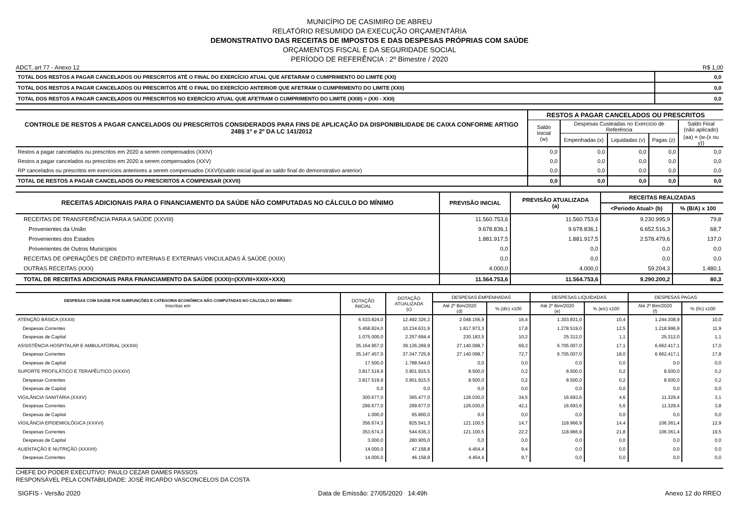MUNICÍPIO DE CASIMIRO DE ABREU
RELATÓRIO RESUMIDO DA EXECUÇÃO ORÇAMENTÁRIA
DEMONSTRATIVO DAS RECEITAS DE IMPOSTOS E DAS DESPESAS PRÓPRIAS COM SAÚDE
ORÇAMENTOS FISCAL E DA SEGURIDADE SOCIAL
PERÍODO DE REFERÊNCIA : 2º Bimestre / 2020
ADCT, art 77 - Anexo 12 R$ 1,00
| TOTAL DOS RESTOS A PAGAR CANCELADOS OU PRESCRITOS ATÉ O FINAL DO EXERCÍCIO ATUAL QUE AFETARAM O CUMPRIMENTO DO LIMITE (XXI) | 0,0 |
| TOTAL DOS RESTOS A PAGAR CANCELADOS OU PRESCRITOS ATÉ O FINAL DO EXERCÍCIO ANTERIOR QUE AFETRAM O CUMPRIMENTO DO LIMITE (XXII) | 0,0 |
| TOTAL DOS RESTOS A PAGAR CANCELADOS OU PRESCRITOS NO EXERCÍCIO ATUAL QUE AFETRAM O CUMPRIMENTO DO LIMITE (XXIII) = (XXI - XXII) | 0,0 |
| CONTROLE DE RESTOS A PAGAR CANCELADOS OU PRESCRITOS CONSIDERADOS PARA FINS DE APLICAÇÃO DA DISPONIBILIDADE DE CAIXA CONFORME ARTIGO 248§ 1º e 2º DA LC 141/2012 | RESTOS A PAGAR CANCELADOS OU PRESCRITOS | | | | |
| --- | --- | --- | --- | --- | --- |
| | Saldo Inicial (w) | Despesas Custeadas no Exercício de Referência | | | Saldo Final (não aplicado) |
| | | Empenhadas (x) | Liquidadas (v) | Pagas (z) | (aa) = (w-(x ou y)) |
| Restos a pagar cancelados ou prescritos em 2020 a serem compensados (XXIV) | 0,0 | 0,0 | 0,0 | 0,0 | 0,0 |
| Restos a pagar cancelados ou prescritos em 2020 a serem compensados (XXV) | 0,0 | 0,0 | 0,0 | 0,0 | 0,0 |
| RP cancelados ou prescritos em exercícios anteriores a serem compensados (XXVI)(saldo inicial igual ao saldo final do demonstrativo anterior) | 0,0 | 0,0 | 0,0 | 0,0 | 0,0 |
| TOTAL DE RESTOS A PAGAR CANCELADOS OU PRESCRITOS A COMPENSAR (XXVII) | 0,0 | 0,0 | 0,0 | 0,0 | 0,0 |
| RECEITAS ADICIONAIS PARA O FINANCIAMENTO DA SAÚDE NÃO COMPUTADAS NO CÁLCULO DO MÍNIMO | PREVISÃO INICIAL | PREVISÃO ATUALIZADA (a) | RECEITAS REALIZADAS | |
| --- | --- | --- | --- | --- |
| | | | <Periodo Atual> (b) | % (B/A) x 100 |
| RECEITAS DE TRANSFERÊNCIA PARA A SAÚDE (XXVIII) | 11.560.753,6 | 11.560.753,6 | 9.230.995,9 | 79,8 |
| Provenientes da União | 9.678.836,1 | 9.678.836,1 | 6.652.516,3 | 68,7 |
| Provenientes dos Estados | 1.881.917,5 | 1.881.917,5 | 2.578.479,6 | 137,0 |
| Provenientes de Outros Municípios | 0,0 | 0,0 | 0,0 | 0,0 |
| RECEITAS DE OPERAÇÕES DE CRÉDITO INTERNAS E EXTERNAS VINCULADAS À SAÚDE (XXIX) | 0,0 | 0,0 | 0,0 | 0,0 |
| OUTRAS RECEITAS (XXX) | 4.000,0 | 4.000,0 | 59.204,3 | 1.480,1 |
| TOTAL DE RECEITAS ADICIONAIS PARA FINANCIAMENTO DA SAÚDE (XXXI)=(XXVIII+XXIX+XXX) | 11.564.753,6 | 11.564.753,6 | 9.290.200,2 | 80,3 |
| DESPESAS COM SAÚDE POR SUBFUNÇÕES E CATEGORIA ECONÔMICA NÃO COMPUTADAS NO CÁLCULO DO MÍNIMO Inscritas em | DOTAÇÃO INICIAL | DOTAÇÃO ATUALIZADA (c) | DESPESAS EMPENHADAS | | DESPESAS LIQUIDADAS | | DESPESAS PAGAS | |
| --- | --- | --- | --- | --- | --- | --- | --- | --- |
| | | | Até 2º Bim/2020 (d) | % (d/c) x100 | Até 2º Bim/2020 (e) | % (e/c) x100 | Até 2º Bim/2020 (f) | % (f/c) x100 |
| ATENÇÃO BÁSICA (XXXII) | 6.533.824,0 | 12.492.326,3 | 2.048.156,9 | 16,4 | 1.303.831,0 | 10,4 | 1.244.308,9 | 10,0 |
| Despesas Correntes | 5.458.824,0 | 10.234.631,9 | 1.817.973,3 | 17,8 | 1.278.519,0 | 12,5 | 1.218.996,9 | 11,9 |
| Despesas de Capital | 1.075.000,0 | 2.257.694,4 | 230.183,5 | 10,2 | 25.312,0 | 1,1 | 25.312,0 | 1,1 |
| ASSISTÊNCIA HOSPITALAR E AMBULATORIAL (XXXIII) | 35.164.957,0 | 39.136.269,9 | 27.140.098,7 | 69,3 | 6.705.007,0 | 17,1 | 6.662.417,1 | 17,0 |
| Despesas Correntes | 35.147.457,0 | 37.347.725,9 | 27.140.098,7 | 72,7 | 6.705.007,0 | 18,0 | 6.662.417,1 | 17,8 |
| Despesas de Capital | 17.500,0 | 1.788.544,0 | 0,0 | 0,0 | 0,0 | 0,0 | 0,0 | 0,0 |
| SUPORTE PROFILÁTICO E TERAPÊUTICO (XXXIV) | 3.817.519,9 | 3.901.915,5 | 8.500,0 | 0,2 | 8.500,0 | 0,2 | 8.500,0 | 0,2 |
| Despesas Correntes | 3.817.519,9 | 3.901.915,5 | 8.500,0 | 0,2 | 8.500,0 | 0,2 | 8.500,0 | 0,2 |
| Despesas de Capital | 0,0 | 0,0 | 0,0 | 0,0 | 0,0 | 0,0 | 0,0 | 0,0 |
| VIGILÂNCIA SANITÁRIA (XXXV) | 300.677,0 | 365.477,0 | 126.030,0 | 34,5 | 16.693,6 | 4,6 | 11.329,4 | 3,1 |
| Despesas Correntes | 299.677,0 | 299.677,0 | 126.030,0 | 42,1 | 16.693,6 | 5,6 | 11.329,4 | 3,8 |
| Despesas de Capital | 1.000,0 | 65.800,0 | 0,0 | 0,0 | 0,0 | 0,0 | 0,0 | 0,0 |
| VIGILÂNCIA EPIDEMIOLÓGICA (XXXVI) | 356.674,3 | 825.541,3 | 121.100,5 | 14,7 | 118.966,9 | 14,4 | 106.361,4 | 12,9 |
| Despesas Correntes | 353.674,3 | 544.636,3 | 121.100,5 | 22,2 | 118.966,9 | 21,8 | 106.361,4 | 19,5 |
| Despesas de Capital | 3.000,0 | 280.905,0 | 0,0 | 0,0 | 0,0 | 0,0 | 0,0 | 0,0 |
| ALIENTAÇÃO E NUTRIÇÃO (XXXVII) | 14.000,0 | 47.158,8 | 4.454,4 | 9,4 | 0,0 | 0,0 | 0,0 | 0,0 |
| Despesas Correntes | 14.000,0 | 46.158,8 | 4.454,4 | 9,7 | 0,0 | 0,0 | 0,0 | 0,0 |
CHEFE DO PODER EXECUTIVO: PAULO CEZAR DAMES PASSOS
RESPONSÁVEL PELA CONTABILIDADE: JOSÉ RICARDO VASCONCELOS DA COSTA
SIGFIS - Versão 2020 Data de Emissão: 27/05/2020 14:49h Anexo 12 do RREO